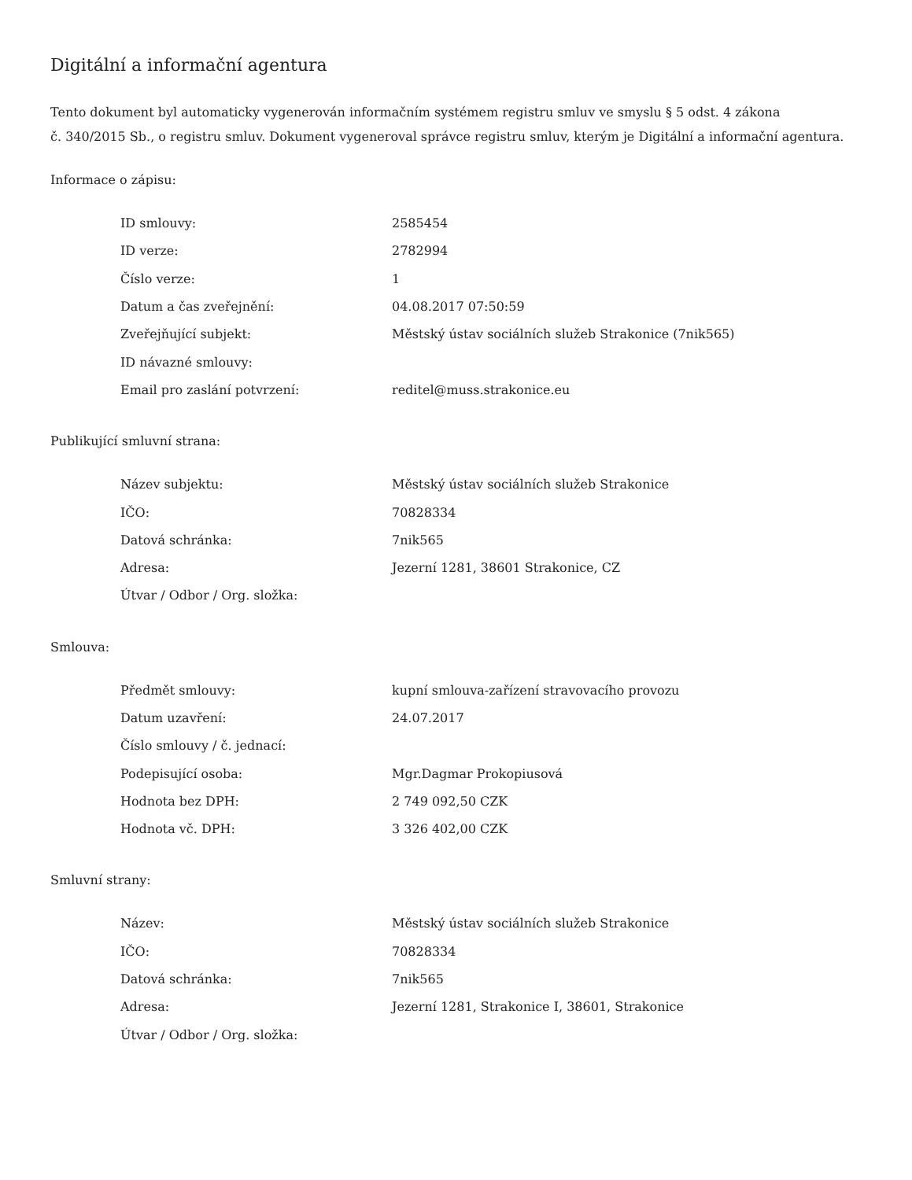Digitální a informační agentura
Tento dokument byl automaticky vygenerován informačním systémem registru smluv ve smyslu § 5 odst. 4 zákona
č. 340/2015 Sb., o registru smluv. Dokument vygeneroval správce registru smluv, kterým je Digitální a informační agentura.
Informace o zápisu:
| ID smlouvy: | 2585454 |
| ID verze: | 2782994 |
| Číslo verze: | 1 |
| Datum a čas zveřejnění: | 04.08.2017 07:50:59 |
| Zveřejňující subjekt: | Městský ústav sociálních služeb Strakonice (7nik565) |
| ID návazné smlouvy: | |
| Email pro zaslání potvrzení: | reditel@muss.strakonice.eu |
Publikující smluvní strana:
| Název subjektu: | Městský ústav sociálních služeb Strakonice |
| IČO: | 70828334 |
| Datová schránka: | 7nik565 |
| Adresa: | Jezerní 1281, 38601 Strakonice, CZ |
| Útvar / Odbor / Org. složka: | |
Smlouva:
| Předmět smlouvy: | kupní smlouva-zařízení stravovacího provozu |
| Datum uzavření: | 24.07.2017 |
| Číslo smlouvy / č. jednací: | |
| Podepisující osoba: | Mgr.Dagmar Prokopiusová |
| Hodnota bez DPH: | 2 749 092,50 CZK |
| Hodnota vč. DPH: | 3 326 402,00 CZK |
Smluvní strany:
| Název: | Městský ústav sociálních služeb Strakonice |
| IČO: | 70828334 |
| Datová schránka: | 7nik565 |
| Adresa: | Jezerní 1281, Strakonice I, 38601, Strakonice |
| Útvar / Odbor / Org. složka: | |